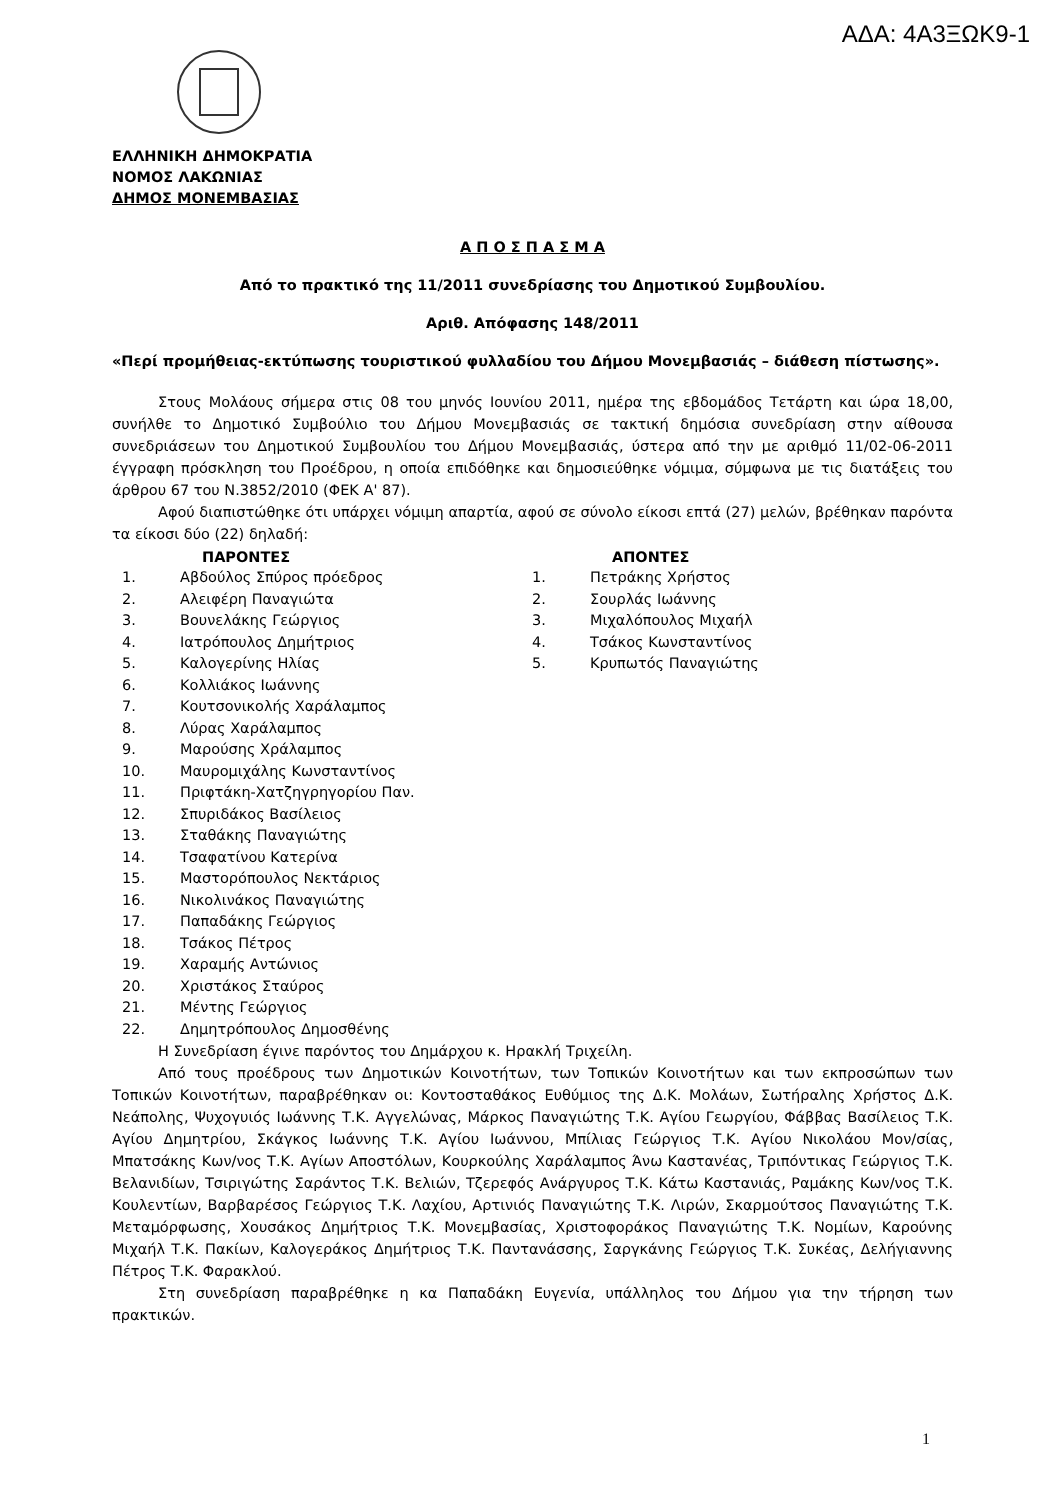ΑΔΑ: 4Α3ΞΩΚ9-1
ΕΛΛΗΝΙΚΗ ΔΗΜΟΚΡΑΤΙΑ
ΝΟΜΟΣ ΛΑΚΩΝΙΑΣ
ΔΗΜΟΣ ΜΟΝΕΜΒΑΣΙΑΣ
Α Π Ο Σ Π Α Σ Μ Α
Από το πρακτικό της 11/2011 συνεδρίασης του Δημοτικού Συμβουλίου.
Αριθ. Απόφασης 148/2011
«Περί προμήθειας-εκτύπωσης τουριστικού φυλλαδίου του Δήμου Μονεμβασιάς – διάθεση πίστωσης».
Στους Μολάους σήμερα στις 08 του μηνός Ιουνίου 2011, ημέρα της εβδομάδος Τετάρτη και ώρα 18,00, συνήλθε το Δημοτικό Συμβούλιο του Δήμου Μονεμβασιάς σε τακτική δημόσια συνεδρίαση στην αίθουσα συνεδριάσεων του Δημοτικού Συμβουλίου του Δήμου Μονεμβασιάς, ύστερα από την με αριθμό 11/02-06-2011 έγγραφη πρόσκληση του Προέδρου, η οποία επιδόθηκε και δημοσιεύθηκε νόμιμα, σύμφωνα με τις διατάξεις του άρθρου 67 του Ν.3852/2010 (ΦΕΚ Α' 87).
Αφού διαπιστώθηκε ότι υπάρχει νόμιμη απαρτία, αφού σε σύνολο είκοσι επτά (27) μελών, βρέθηκαν παρόντα τα είκοσι δύο (22) δηλαδή:
ΠΑΡΟΝΤΕΣ
1. Αβδούλος Σπύρος πρόεδρος
2. Αλειφέρη Παναγιώτα
3. Βουνελάκης Γεώργιος
4. Ιατρόπουλος Δημήτριος
5. Καλογερίνης Ηλίας
6. Κολλιάκος Ιωάννης
7. Κουτσονικολής Χαράλαμπος
8. Λύρας Χαράλαμπος
9. Μαρούσης Χράλαμπος
10. Μαυρομιχάλης Κωνσταντίνος
11. Πριφτάκη-Χατζηγρηγορίου Παν.
12. Σπυριδάκος Βασίλειος
13. Σταθάκης Παναγιώτης
14. Τσαφατίνου Κατερίνα
15. Μαστορόπουλος Νεκτάριος
16. Νικολινάκος Παναγιώτης
17. Παπαδάκης Γεώργιος
18. Τσάκος Πέτρος
19. Χαραμής Αντώνιος
20. Χριστάκος Σταύρος
21. Μέντης Γεώργιος
22. Δημητρόπουλος Δημοσθένης
ΑΠΟΝΤΕΣ
1. Πετράκης Χρήστος
2. Σουρλάς Ιωάννης
3. Μιχαλόπουλος Μιχαήλ
4. Τσάκος Κωνσταντίνος
5. Κρυπωτός Παναγιώτης
Η Συνεδρίαση έγινε παρόντος του Δημάρχου κ. Ηρακλή Τριχείλη.
Από τους προέδρους των Δημοτικών Κοινοτήτων, των Τοπικών Κοινοτήτων και των εκπροσώπων των Τοπικών Κοινοτήτων, παραβρέθηκαν οι: Κοντοσταθάκος Ευθύμιος της Δ.Κ. Μολάων, Σωτήραλης Χρήστος Δ.Κ. Νεάπολης, Ψυχογυιός Ιωάννης Τ.Κ. Αγγελώνας, Μάρκος Παναγιώτης Τ.Κ. Αγίου Γεωργίου, Φάββας Βασίλειος Τ.Κ. Αγίου Δημητρίου, Σκάγκος Ιωάννης Τ.Κ. Αγίου Ιωάννου, Μπίλιας Γεώργιος Τ.Κ. Αγίου Νικολάου Μον/σίας, Μπατσάκης Κων/νος Τ.Κ. Αγίων Αποστόλων, Κουρκούλης Χαράλαμπος Άνω Καστανέας, Τριπόντικας Γεώργιος Τ.Κ. Βελανιδίων, Τσιριγώτης Σαράντος Τ.Κ. Βελιών, Τζερεφός Ανάργυρος Τ.Κ. Κάτω Καστανιάς, Ραμάκης Κων/νος Τ.Κ. Κουλεντίων, Βαρβαρέσος Γεώργιος Τ.Κ. Λαχίου, Αρτινιός Παναγιώτης Τ.Κ. Λιρών, Σκαρμούτσος Παναγιώτης Τ.Κ. Μεταμόρφωσης, Χουσάκος Δημήτριος Τ.Κ. Μονεμβασίας, Χριστοφοράκος Παναγιώτης Τ.Κ. Νομίων, Καρούνης Μιχαήλ Τ.Κ. Πακίων, Καλογεράκος Δημήτριος Τ.Κ. Παντανάσσης, Σαργκάνης Γεώργιος Τ.Κ. Συκέας, Δελήγιαννης Πέτρος Τ.Κ. Φαρακλού.
Στη συνεδρίαση παραβρέθηκε η κα Παπαδάκη Ευγενία, υπάλληλος του Δήμου για την τήρηση των πρακτικών.
1